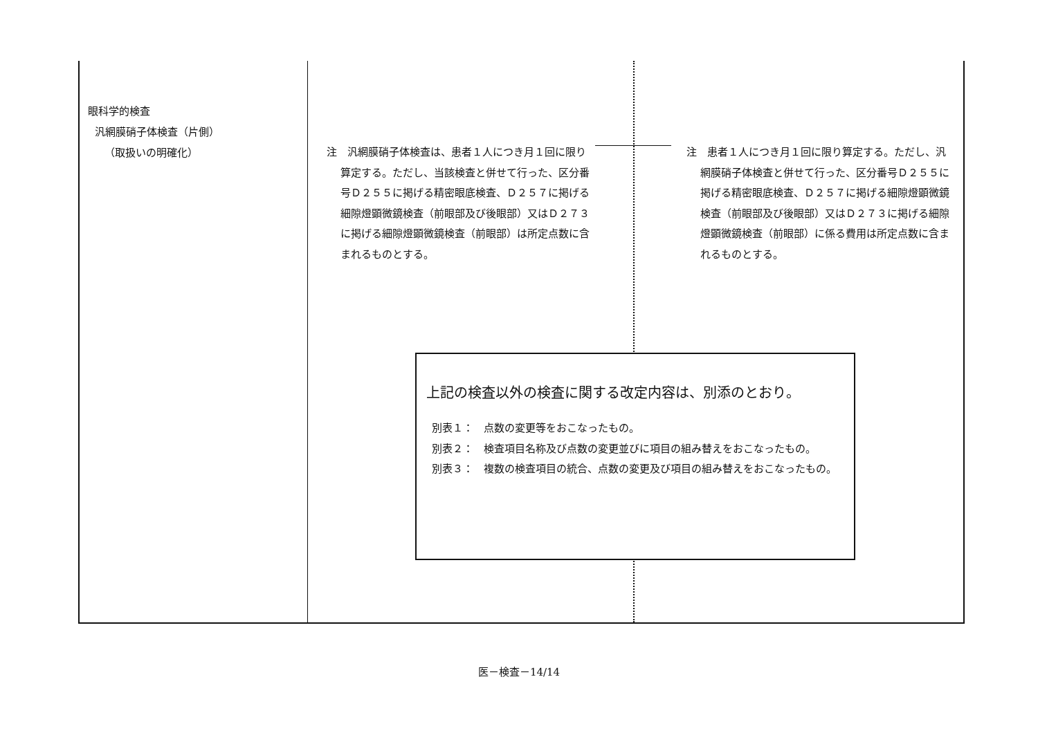眼科学的検査
汎網膜硝子体検査（片側）
（取扱いの明確化）
注　汎網膜硝子体検査は、患者１人につき月１回に限り算定する。ただし、当該検査と併せて行った、区分番号Ｄ２５５に掲げる精密眼底検査、Ｄ２５７に掲げる細隙燈顕微鏡検査（前眼部及び後眼部）又はＤ２７３に掲げる細隙燈顕微鏡検査（前眼部）は所定点数に含まれるものとする。
注　患者１人につき月１回に限り算定する。ただし、汎網膜硝子体検査と併せて行った、区分番号Ｄ２５５に掲げる精密眼底検査、Ｄ２５７に掲げる細隙燈顕微鏡検査（前眼部及び後眼部）又はＤ２７３に掲げる細隙燈顕微鏡検査（前眼部）に係る費用は所定点数に含まれるものとする。
上記の検査以外の検査に関する改定内容は、別添のとおり。
別表１：　点数の変更等をおこなったもの。
別表２：　検査項目名称及び点数の変更並びに項目の組み替えをおこなったもの。
別表３：　複数の検査項目の統合、点数の変更及び項目の組み替えをおこなったもの。
医－検査－14/14